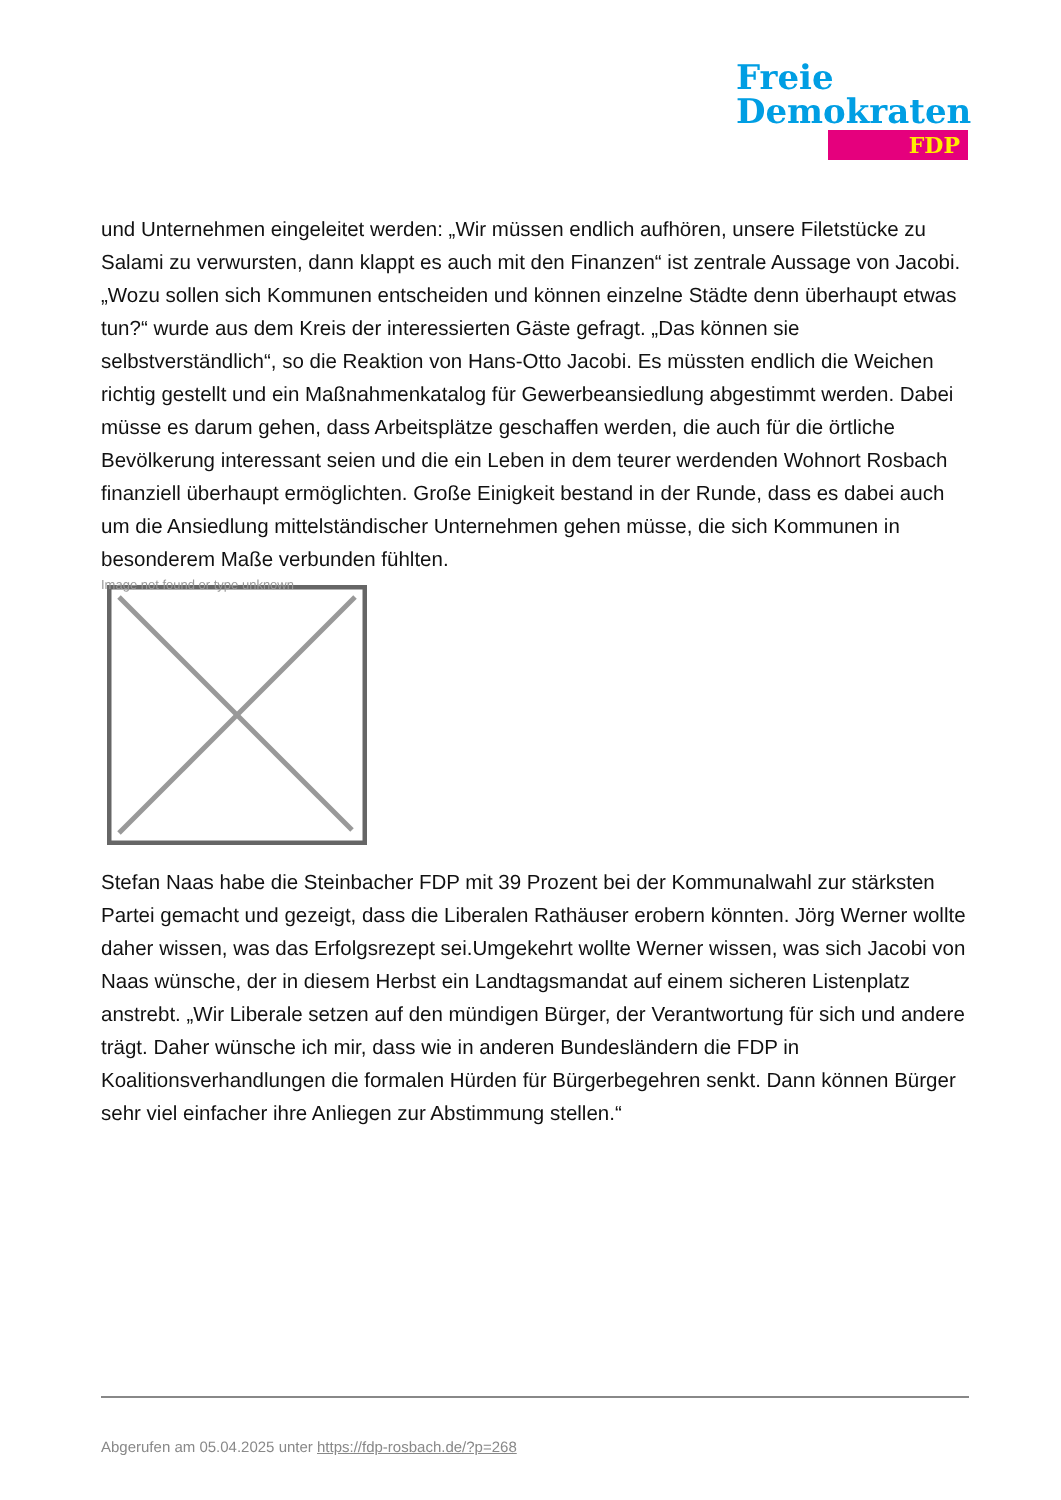Freie
Demokraten
FDP
und Unternehmen eingeleitet werden: „Wir müssen endlich aufhören, unsere Filetstücke zu Salami zu verwursten, dann klappt es auch mit den Finanzen“ ist zentrale Aussage von Jacobi. „Wozu sollen sich Kommunen entscheiden und können einzelne Städte denn überhaupt etwas tun?“ wurde aus dem Kreis der interessierten Gäste gefragt. „Das können sie selbstverständlich“, so die Reaktion von Hans-Otto Jacobi. Es müssten endlich die Weichen richtig gestellt und ein Maßnahmenkatalog für Gewerbeansiedlung abgestimmt werden. Dabei müsse es darum gehen, dass Arbeitsplätze geschaffen werden, die auch für die örtliche Bevölkerung interessant seien und die ein Leben in dem teurer werdenden Wohnort Rosbach finanziell überhaupt ermöglichten. Große Einigkeit bestand in der Runde, dass es dabei auch um die Ansiedlung mittelständischer Unternehmen gehen müsse, die sich Kommunen in besonderem Maße verbunden fühlten.
Image not found or type unknown
Stefan Naas habe die Steinbacher FDP mit 39 Prozent bei der Kommunalwahl zur stärksten Partei gemacht und gezeigt, dass die Liberalen Rathäuser erobern könnten. Jörg Werner wollte daher wissen, was das Erfolgsrezept sei.Umgekehrt wollte Werner wissen, was sich Jacobi von Naas wünsche, der in diesem Herbst ein Landtagsmandat auf einem sicheren Listenplatz anstrebt. „Wir Liberale setzen auf den mündigen Bürger, der Verantwortung für sich und andere trägt. Daher wünsche ich mir, dass wie in anderen Bundesländern die FDP in Koalitionsverhandlungen die formalen Hürden für Bürgerbegehren senkt. Dann können Bürger sehr viel einfacher ihre Anliegen zur Abstimmung stellen.“
Abgerufen am 05.04.2025 unter https://fdp-rosbach.de/?p=268